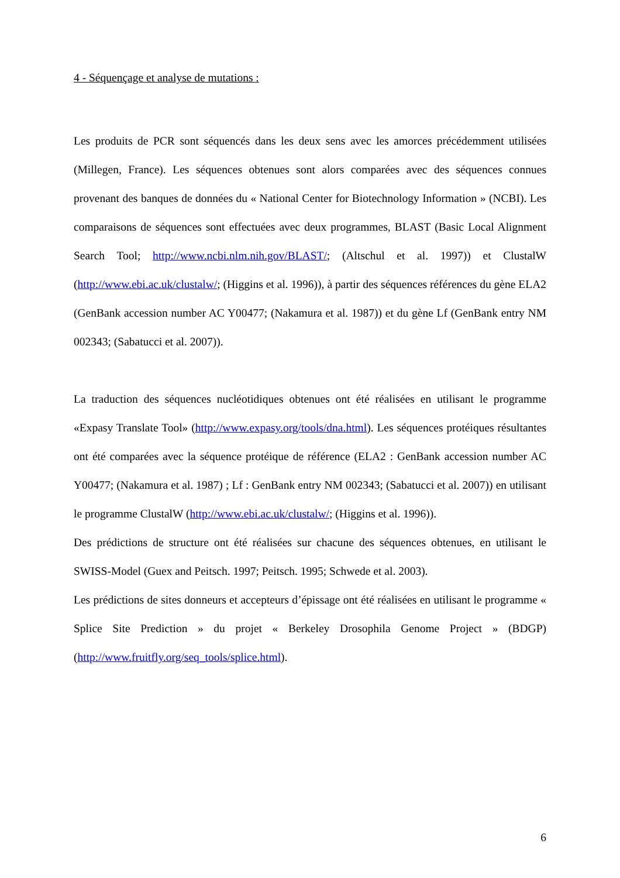4 - Séquençage et analyse de mutations :
Les produits de PCR sont séquencés dans les deux sens avec les amorces précédemment utilisées (Millegen, France). Les séquences obtenues sont alors comparées avec des séquences connues provenant des banques de données du « National Center for Biotechnology Information » (NCBI). Les comparaisons de séquences sont effectuées avec deux programmes, BLAST (Basic Local Alignment Search Tool; http://www.ncbi.nlm.nih.gov/BLAST/; (Altschul et al. 1997)) et ClustalW (http://www.ebi.ac.uk/clustalw/; (Higgins et al. 1996)), à partir des séquences références du gène ELA2 (GenBank accession number AC Y00477; (Nakamura et al. 1987)) et du gène Lf (GenBank entry NM 002343; (Sabatucci et al. 2007)).
La traduction des séquences nucléotidiques obtenues ont été réalisées en utilisant le programme «Expasy Translate Tool» (http://www.expasy.org/tools/dna.html). Les séquences protéiques résultantes ont été comparées avec la séquence protéique de référence (ELA2 : GenBank accession number AC Y00477; (Nakamura et al. 1987) ; Lf : GenBank entry NM 002343; (Sabatucci et al. 2007)) en utilisant le programme ClustalW (http://www.ebi.ac.uk/clustalw/; (Higgins et al. 1996)).
Des prédictions de structure ont été réalisées sur chacune des séquences obtenues, en utilisant le SWISS-Model (Guex and Peitsch. 1997; Peitsch. 1995; Schwede et al. 2003).
Les prédictions de sites donneurs et accepteurs d’épissage ont été réalisées en utilisant le programme « Splice Site Prediction » du projet « Berkeley Drosophila Genome Project » (BDGP) (http://www.fruitfly.org/seq_tools/splice.html).
6